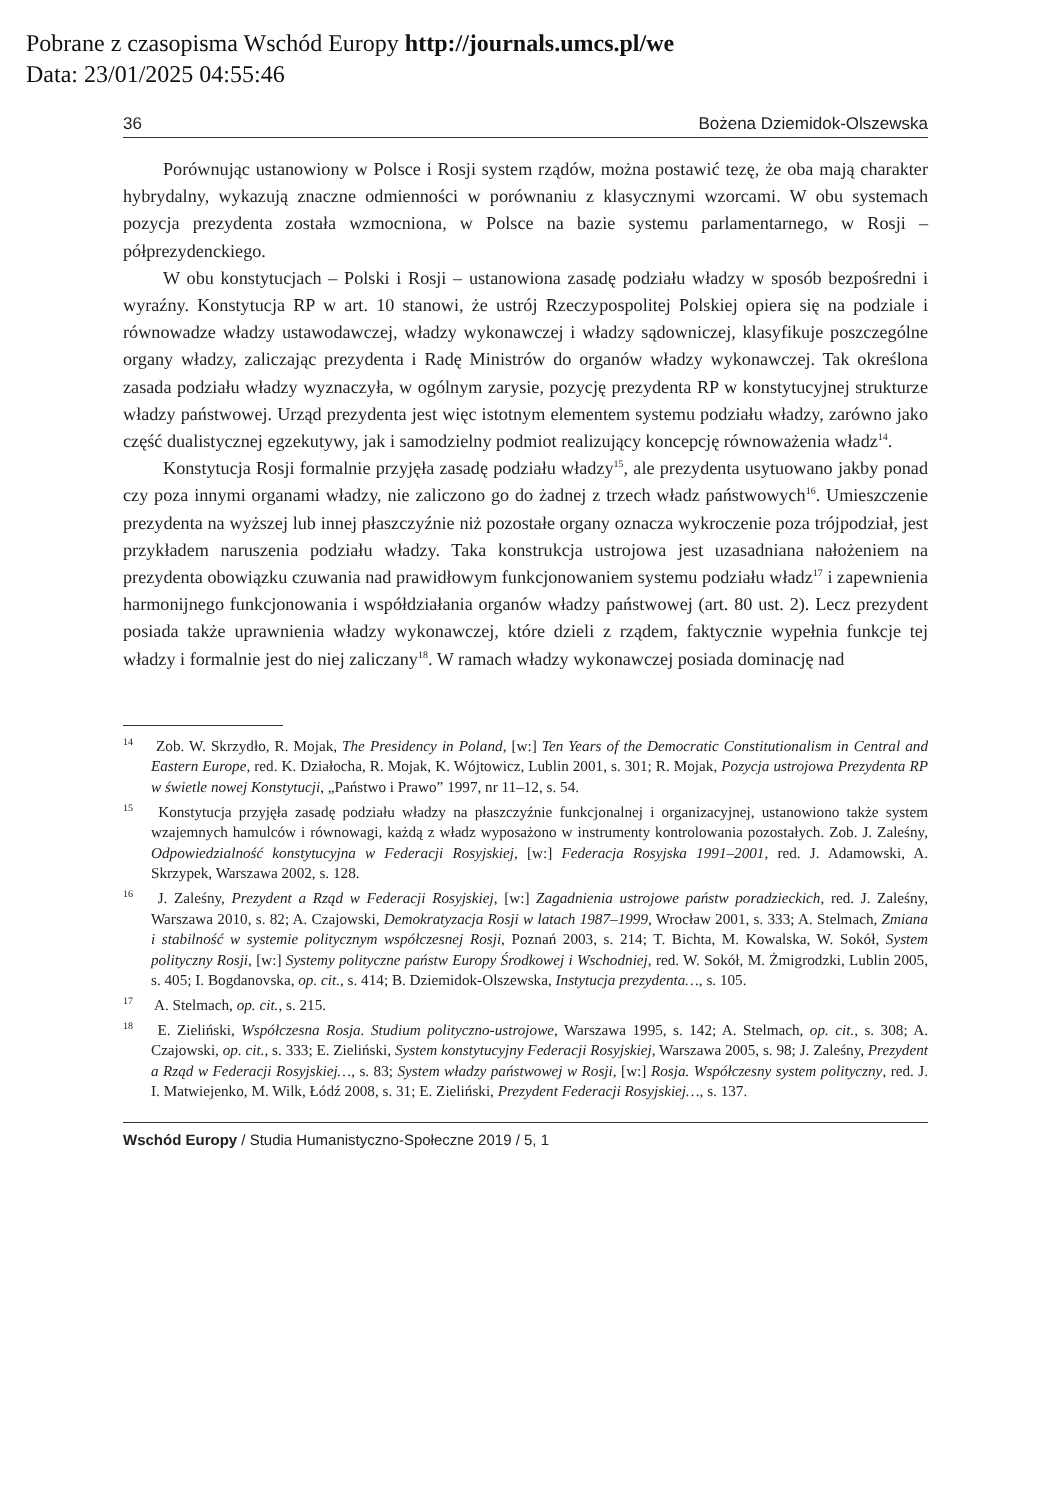Pobrane z czasopisma Wschód Europy http://journals.umcs.pl/we
Data: 23/01/2025 04:55:46
36 Bożena Dziemidok-Olszewska
Porównując ustanowiony w Polsce i Rosji system rządów, można postawić tezę, że oba mają charakter hybrydalny, wykazują znaczne odmienności w porównaniu z klasycznymi wzorcami. W obu systemach pozycja prezydenta została wzmocniona, w Polsce na bazie systemu parlamentarnego, w Rosji – półprezydenckiego.
W obu konstytucjach – Polski i Rosji – ustanowiona zasadę podziału władzy w sposób bezpośredni i wyraźny. Konstytucja RP w art. 10 stanowi, że ustrój Rzeczypospolitej Polskiej opiera się na podziale i równowadze władzy ustawodawczej, władzy wykonawczej i władzy sądowniczej, klasyfikuje poszczególne organy władzy, zaliczając prezydenta i Radę Ministrów do organów władzy wykonawczej. Tak określona zasada podziału władzy wyznaczyła, w ogólnym zarysie, pozycję prezydenta RP w konstytucyjnej strukturze władzy państwowej. Urząd prezydenta jest więc istotnym elementem systemu podziału władzy, zarówno jako część dualistycznej egzekutywy, jak i samodzielny podmiot realizujący koncepcję równoważenia władz<sup>14</sup>.
Konstytucja Rosji formalnie przyjęła zasadę podziału władzy<sup>15</sup>, ale prezydenta usytuowano jakby ponad czy poza innymi organami władzy, nie zaliczono go do żadnej z trzech władz państwowych<sup>16</sup>. Umieszczenie prezydenta na wyższej lub innej płaszczyźnie niż pozostałe organy oznacza wykroczenie poza trójpodział, jest przykładem naruszenia podziału władzy. Taka konstrukcja ustrojowa jest uzasadniana nałożeniem na prezydenta obowiązku czuwania nad prawidłowym funkcjonowaniem systemu podziału władz<sup>17</sup> i zapewnienia harmonijnego funkcjonowania i współdziałania organów władzy państwowej (art. 80 ust. 2). Lecz prezydent posiada także uprawnienia władzy wykonawczej, które dzieli z rządem, faktycznie wypełnia funkcje tej władzy i formalnie jest do niej zaliczany<sup>18</sup>. W ramach władzy wykonawczej posiada dominację nad
<sup>14</sup> Zob. W. Skrzydło, R. Mojak, The Presidency in Poland, [w:] Ten Years of the Democratic Constitutionalism in Central and Eastern Europe, red. K. Działocha, R. Mojak, K. Wójtowicz, Lublin 2001, s. 301; R. Mojak, Pozycja ustrojowa Prezydenta RP w świetle nowej Konstytucji, „Państwo i Prawo” 1997, nr 11–12, s. 54.
<sup>15</sup> Konstytucja przyjęła zasadę podziału władzy na płaszczyźnie funkcjonalnej i organizacyjnej, ustanowiono także system wzajemnych hamulców i równowagi, każdą z władz wyposażono w instrumenty kontrolowania pozostałych. Zob. J. Zaleśny, Odpowiedzialność konstytucyjna w Federacji Rosyjskiej, [w:] Federacja Rosyjska 1991–2001, red. J. Adamowski, A. Skrzypek, Warszawa 2002, s. 128.
<sup>16</sup> J. Zaleśny, Prezydent a Rząd w Federacji Rosyjskiej, [w:] Zagadnienia ustrojowe państw poradzieckich, red. J. Zaleśny, Warszawa 2010, s. 82; A. Czajowski, Demokratyzacja Rosji w latach 1987–1999, Wrocław 2001, s. 333; A. Stelmach, Zmiana i stabilność w systemie politycznym współczesnej Rosji, Poznań 2003, s. 214; T. Bichta, M. Kowalska, W. Sokół, System polityczny Rosji, [w:] Systemy polityczne państw Europy Środkowej i Wschodniej, red. W. Sokół, M. Żmigrodzki, Lublin 2005, s. 405; I. Bogdanovska, op. cit., s. 414; B. Dziemidok-Olszewska, Instytucja prezydenta…, s. 105.
<sup>17</sup> A. Stelmach, op. cit., s. 215.
<sup>18</sup> E. Zieliński, Współczesna Rosja. Studium polityczno-ustrojowe, Warszawa 1995, s. 142; A. Stelmach, op. cit., s. 308; A. Czajowski, op. cit., s. 333; E. Zieliński, System konstytucyjny Federacji Rosyjskiej, Warszawa 2005, s. 98; J. Zaleśny, Prezydent a Rząd w Federacji Rosyjskiej…, s. 83; System władzy państwowej w Rosji, [w:] Rosja. Współczesny system polityczny, red. J. I. Matwiejenko, M. Wilk, Łódź 2008, s. 31; E. Zieliński, Prezydent Federacji Rosyjskiej…, s. 137.
Wschód Europy / Studia Humanistyczno-Społeczne 2019 / 5, 1